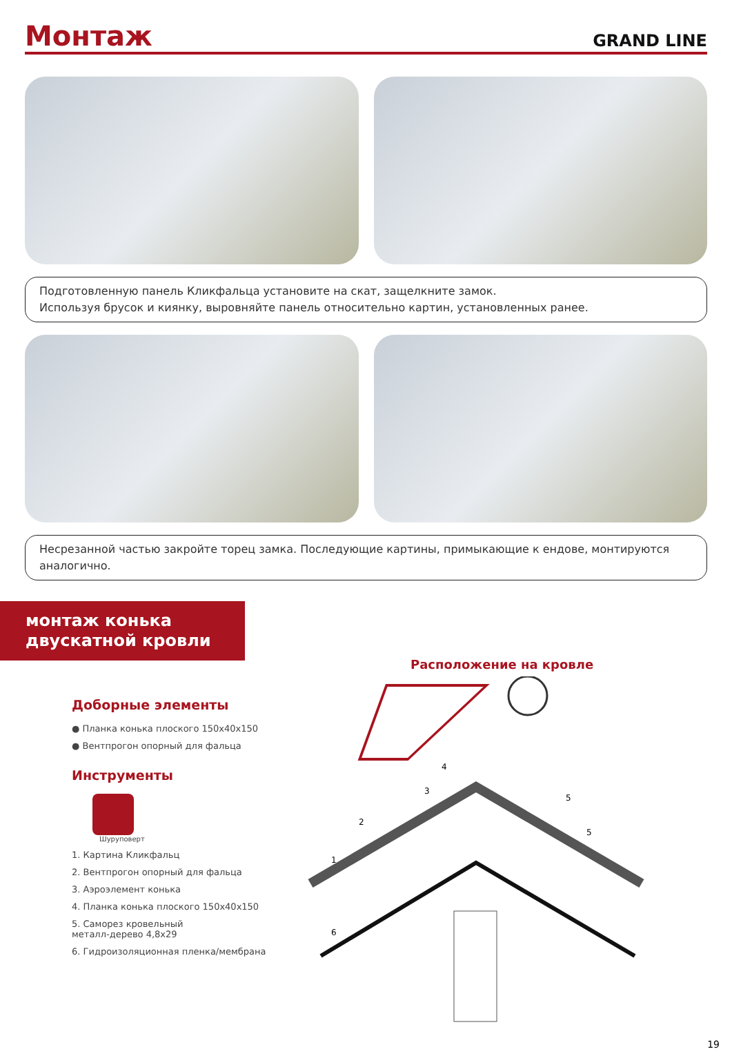Монтаж
GRAND LINE
Подготовленную панель Кликфальца установите на скат, защелкните замок.
Используя брусок и киянку, выровняйте панель относительно картин, установленных ранее.
Несрезанной частью закройте торец замка. Последующие картины, примыкающие к ендове, монтируются аналогично.
монтаж конька
двускатной кровли
Доборные элементы
● Планка конька плоского 150х40х150
● Вентпрогон опорный для фальца
Инструменты
Шуруповерт
1. Картина Кликфальц
2. Вентпрогон опорный для фальца
3. Аэроэлемент конька
4. Планка конька плоского 150х40х150
5. Саморез кровельный
металл-дерево 4,8х29
6. Гидроизоляционная пленка/мембрана
Расположение на кровле
1
2
3
4
5
5
6
19